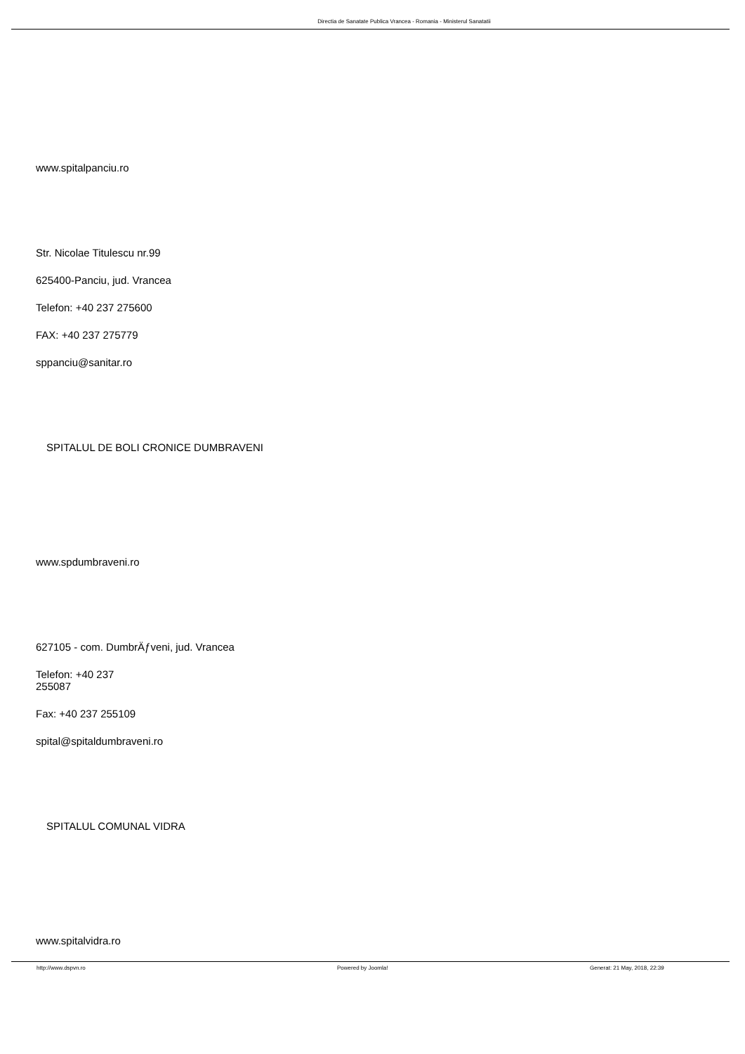Directia de Sanatate Publica Vrancea - Romania - Ministerul Sanatatii
www.spitalpanciu.ro
Str. Nicolae Titulescu nr.99
625400-Panciu, jud. Vrancea
Telefon: +40 237 275600
FAX: +40 237 275779
sppanciu@sanitar.ro
SPITALUL DE BOLI CRONICE DUMBRAVENI
www.spdumbraveni.ro
627105 - com. DumbrÄƒveni, jud. Vrancea
Telefon: +40 237
255087
Fax: +40 237 255109
spital@spitaldumbraveni.ro
SPITALUL COMUNAL VIDRA
www.spitalvidra.ro
http://www.dspvn.ro Powered by Joomla! Generat: 21 May, 2018, 22:39